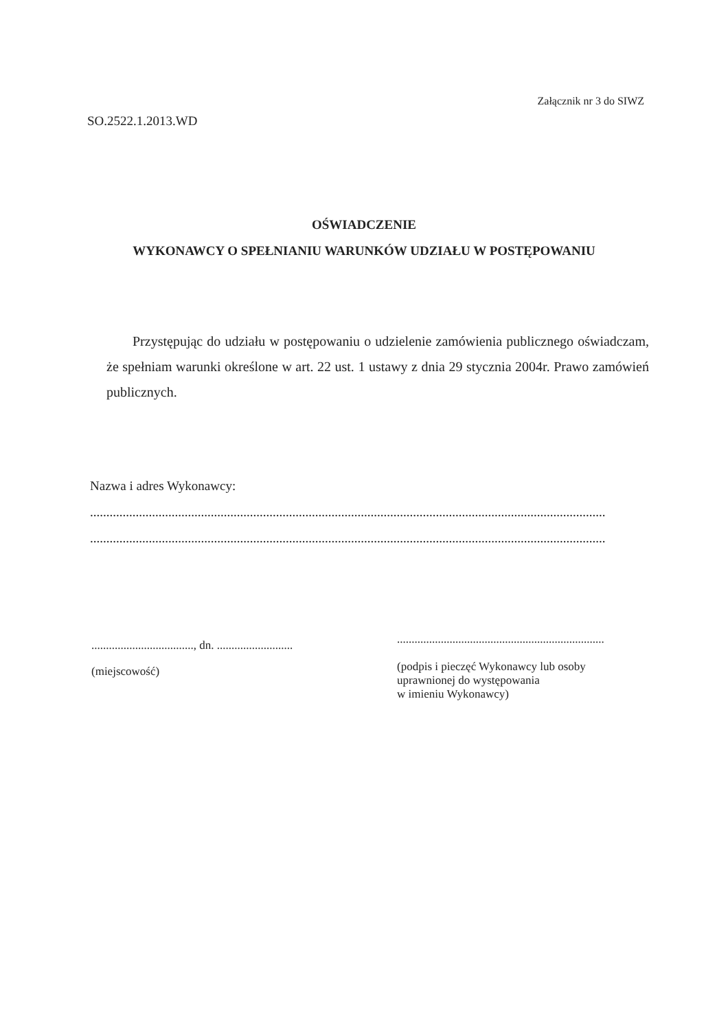Załącznik nr 3 do SIWZ
SO.2522.1.2013.WD
OŚWIADCZENIE
WYKONAWCY O SPEŁNIANIU WARUNKÓW UDZIAŁU W POSTĘPOWANIU
Przystępując do udziału w postępowaniu o udzielenie zamówienia publicznego oświadczam, że spełniam warunki określone w art. 22 ust. 1 ustawy z dnia 29 stycznia 2004r. Prawo zamówień publicznych.
Nazwa i adres Wykonawcy:
..............................................................................................................................................................
..............................................................................................................................................................
..................................., dn. ..........................
(miejscowość)
.......................................................................
(podpis i pieczęć Wykonawcy lub osoby
uprawnionej do występowania
w imieniu Wykonawcy)